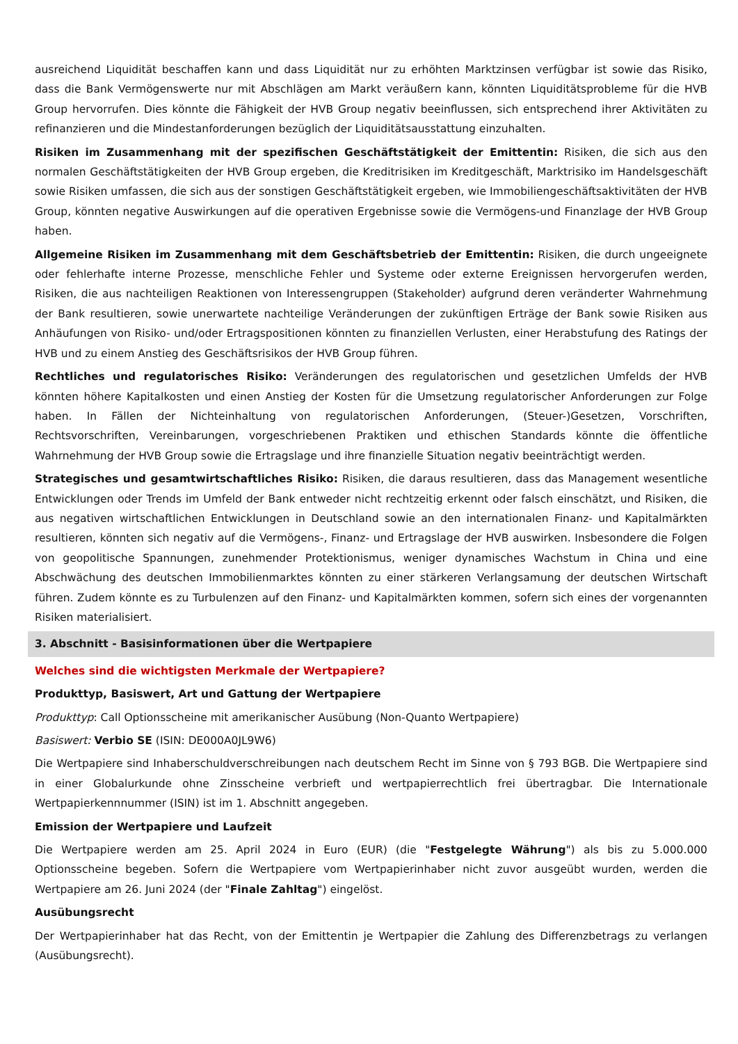ausreichend Liquidität beschaffen kann und dass Liquidität nur zu erhöhten Marktzinsen verfügbar ist sowie das Risiko, dass die Bank Vermögenswerte nur mit Abschlägen am Markt veräußern kann, könnten Liquiditätsprobleme für die HVB Group hervorrufen. Dies könnte die Fähigkeit der HVB Group negativ beeinflussen, sich entsprechend ihrer Aktivitäten zu refinanzieren und die Mindestanforderungen bezüglich der Liquiditätsausstattung einzuhalten.
Risiken im Zusammenhang mit der spezifischen Geschäftstätigkeit der Emittentin: Risiken, die sich aus den normalen Geschäftstätigkeiten der HVB Group ergeben, die Kreditrisiken im Kreditgeschäft, Marktrisiko im Handelsgeschäft sowie Risiken umfassen, die sich aus der sonstigen Geschäftstätigkeit ergeben, wie Immobiliengeschäftsaktivitäten der HVB Group, könnten negative Auswirkungen auf die operativen Ergebnisse sowie die Vermögens-und Finanzlage der HVB Group haben.
Allgemeine Risiken im Zusammenhang mit dem Geschäftsbetrieb der Emittentin: Risiken, die durch ungeeignete oder fehlerhafte interne Prozesse, menschliche Fehler und Systeme oder externe Ereignissen hervorgerufen werden, Risiken, die aus nachteiligen Reaktionen von Interessengruppen (Stakeholder) aufgrund deren veränderter Wahrnehmung der Bank resultieren, sowie unerwartete nachteilige Veränderungen der zukünftigen Erträge der Bank sowie Risiken aus Anhäufungen von Risiko- und/oder Ertragspositionen könnten zu finanziellen Verlusten, einer Herabstufung des Ratings der HVB und zu einem Anstieg des Geschäftsrisikos der HVB Group führen.
Rechtliches und regulatorisches Risiko: Veränderungen des regulatorischen und gesetzlichen Umfelds der HVB könnten höhere Kapitalkosten und einen Anstieg der Kosten für die Umsetzung regulatorischer Anforderungen zur Folge haben. In Fällen der Nichteinhaltung von regulatorischen Anforderungen, (Steuer-)Gesetzen, Vorschriften, Rechtsvorschriften, Vereinbarungen, vorgeschriebenen Praktiken und ethischen Standards könnte die öffentliche Wahrnehmung der HVB Group sowie die Ertragslage und ihre finanzielle Situation negativ beeinträchtigt werden.
Strategisches und gesamtwirtschaftliches Risiko: Risiken, die daraus resultieren, dass das Management wesentliche Entwicklungen oder Trends im Umfeld der Bank entweder nicht rechtzeitig erkennt oder falsch einschätzt, und Risiken, die aus negativen wirtschaftlichen Entwicklungen in Deutschland sowie an den internationalen Finanz- und Kapitalmärkten resultieren, könnten sich negativ auf die Vermögens-, Finanz- und Ertragslage der HVB auswirken. Insbesondere die Folgen von geopolitische Spannungen, zunehmender Protektionismus, weniger dynamisches Wachstum in China und eine Abschwächung des deutschen Immobilienmarktes könnten zu einer stärkeren Verlangsamung der deutschen Wirtschaft führen. Zudem könnte es zu Turbulenzen auf den Finanz- und Kapitalmärkten kommen, sofern sich eines der vorgenannten Risiken materialisiert.
3. Abschnitt - Basisinformationen über die Wertpapiere
Welches sind die wichtigsten Merkmale der Wertpapiere?
Produkttyp, Basiswert, Art und Gattung der Wertpapiere
Produkttyp: Call Optionsscheine mit amerikanischer Ausübung (Non-Quanto Wertpapiere)
Basiswert: Verbio SE (ISIN: DE000A0JL9W6)
Die Wertpapiere sind Inhaberschuldverschreibungen nach deutschem Recht im Sinne von § 793 BGB. Die Wertpapiere sind in einer Globalurkunde ohne Zinsscheine verbrieft und wertpapierrechtlich frei übertragbar. Die Internationale Wertpapierkennnummer (ISIN) ist im 1. Abschnitt angegeben.
Emission der Wertpapiere und Laufzeit
Die Wertpapiere werden am 25. April 2024 in Euro (EUR) (die "Festgelegte Währung") als bis zu 5.000.000 Optionsscheine begeben. Sofern die Wertpapiere vom Wertpapierinhaber nicht zuvor ausgeübt wurden, werden die Wertpapiere am 26. Juni 2024 (der "Finale Zahltag") eingelöst.
Ausübungsrecht
Der Wertpapierinhaber hat das Recht, von der Emittentin je Wertpapier die Zahlung des Differenzbetrags zu verlangen (Ausübungsrecht).